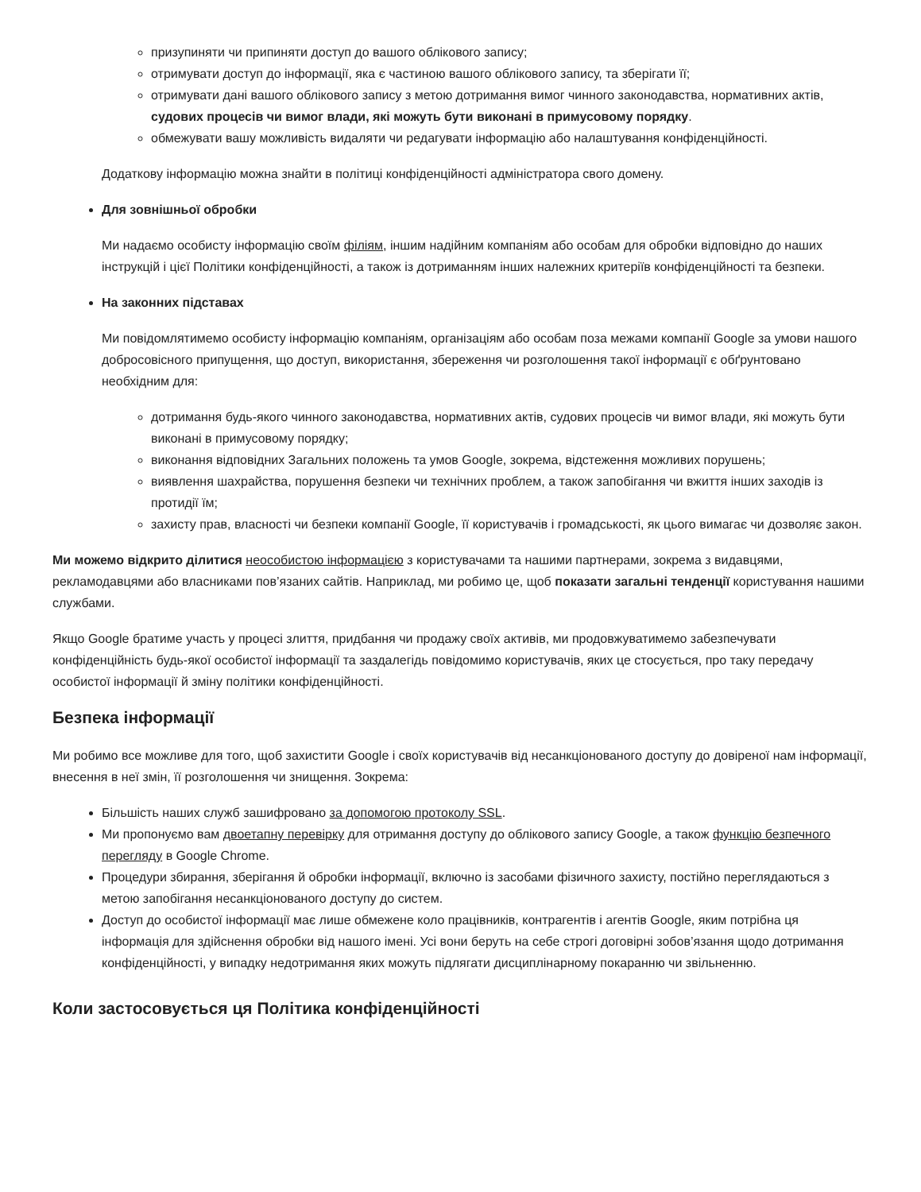призупиняти чи припиняти доступ до вашого облікового запису;
отримувати доступ до інформації, яка є частиною вашого облікового запису, та зберігати її;
отримувати дані вашого облікового запису з метою дотримання вимог чинного законодавства, нормативних актів, судових процесів чи вимог влади, які можуть бути виконані в примусовому порядку.
обмежувати вашу можливість видаляти чи редагувати інформацію або налаштування конфіденційності.
Додаткову інформацію можна знайти в політиці конфіденційності адміністратора свого домену.
Для зовнішньої обробки
Ми надаємо особисту інформацію своїм філіям, іншим надійним компаніям або особам для обробки відповідно до наших інструкцій і цієї Політики конфіденційності, а також із дотриманням інших належних критеріїв конфіденційності та безпеки.
На законних підставах
Ми повідомлятимемо особисту інформацію компаніям, організаціям або особам поза межами компанії Google за умови нашого добросовісного припущення, що доступ, використання, збереження чи розголошення такої інформації є обґрунтовано необхідним для:
дотримання будь-якого чинного законодавства, нормативних актів, судових процесів чи вимог влади, які можуть бути виконані в примусовому порядку;
виконання відповідних Загальних положень та умов Google, зокрема, відстеження можливих порушень;
виявлення шахрайства, порушення безпеки чи технічних проблем, а також запобігання чи вжиття інших заходів із протидії їм;
захисту прав, власності чи безпеки компанії Google, її користувачів і громадськості, як цього вимагає чи дозволяє закон.
Ми можемо відкрито ділитися неособистою інформацією з користувачами та нашими партнерами, зокрема з видавцями, рекламодавцями або власниками пов’язаних сайтів. Наприклад, ми робимо це, щоб показати загальні тенденції користування нашими службами.
Якщо Google братиме участь у процесі злиття, придбання чи продажу своїх активів, ми продовжуватимемо забезпечувати конфіденційність будь-якої особистої інформації та заздалегідь повідомимо користувачів, яких це стосується, про таку передачу особистої інформації й зміну політики конфіденційності.
Безпека інформації
Ми робимо все можливе для того, щоб захистити Google і своїх користувачів від несанкціонованого доступу до довіреної нам інформації, внесення в неї змін, її розголошення чи знищення. Зокрема:
Більшість наших служб зашифровано за допомогою протоколу SSL.
Ми пропонуємо вам двоетапну перевірку для отримання доступу до облікового запису Google, а також функцію безпечного перегляду в Google Chrome.
Процедури збирання, зберігання й обробки інформації, включно із засобами фізичного захисту, постійно переглядаються з метою запобігання несанкціонованого доступу до систем.
Доступ до особистої інформації має лише обмежене коло працівників, контрагентів і агентів Google, яким потрібна ця інформація для здійснення обробки від нашого імені. Усі вони беруть на себе строгі договірні зобов’язання щодо дотримання конфіденційності, у випадку недотримання яких можуть підлягати дисциплінарному покаранню чи звільненню.
Коли застосовується ця Політика конфіденційності